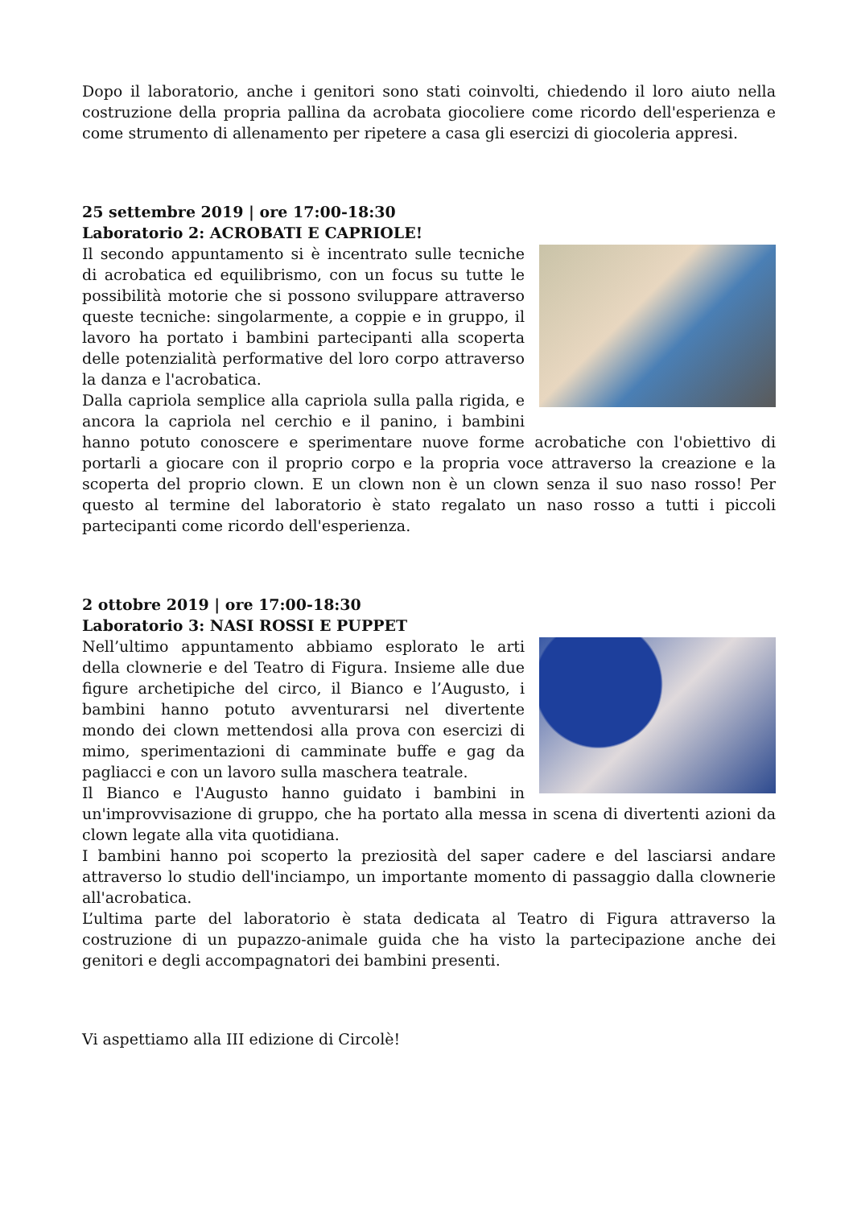Dopo il laboratorio, anche i genitori sono stati coinvolti, chiedendo il loro aiuto nella costruzione della propria pallina da acrobata giocoliere come ricordo dell'esperienza e come strumento di allenamento per ripetere a casa gli esercizi di giocoleria appresi.
25 settembre 2019 | ore 17:00-18:30
Laboratorio 2: ACROBATI E CAPRIOLE!
Il secondo appuntamento si è incentrato sulle tecniche di acrobatica ed equilibrismo, con un focus su tutte le possibilità motorie che si possono sviluppare attraverso queste tecniche: singolarmente, a coppie e in gruppo, il lavoro ha portato i bambini partecipanti alla scoperta delle potenzialità performative del loro corpo attraverso la danza e l'acrobatica.
Dalla capriola semplice alla capriola sulla palla rigida, e ancora la capriola nel cerchio e il panino, i bambini hanno potuto conoscere e sperimentare nuove forme acrobatiche con l'obiettivo di portarli a giocare con il proprio corpo e la propria voce attraverso la creazione e la scoperta del proprio clown. E un clown non è un clown senza il suo naso rosso! Per questo al termine del laboratorio è stato regalato un naso rosso a tutti i piccoli partecipanti come ricordo dell'esperienza.
2 ottobre 2019 | ore 17:00-18:30
Laboratorio 3: NASI ROSSI E PUPPET
Nell’ultimo appuntamento abbiamo esplorato le arti della clownerie e del Teatro di Figura. Insieme alle due figure archetipiche del circo, il Bianco e l’Augusto, i bambini hanno potuto avventurarsi nel divertente mondo dei clown mettendosi alla prova con esercizi di mimo, sperimentazioni di camminate buffe e gag da pagliacci e con un lavoro sulla maschera teatrale.
Il Bianco e l'Augusto hanno guidato i bambini in un'improvvisazione di gruppo, che ha portato alla messa in scena di divertenti azioni da clown legate alla vita quotidiana.
I bambini hanno poi scoperto la preziosità del saper cadere e del lasciarsi andare attraverso lo studio dell'inciampo, un importante momento di passaggio dalla clownerie all'acrobatica.
L’ultima parte del laboratorio è stata dedicata al Teatro di Figura attraverso la costruzione di un pupazzo-animale guida che ha visto la partecipazione anche dei genitori e degli accompagnatori dei bambini presenti.
Vi aspettiamo alla III edizione di Circolè!